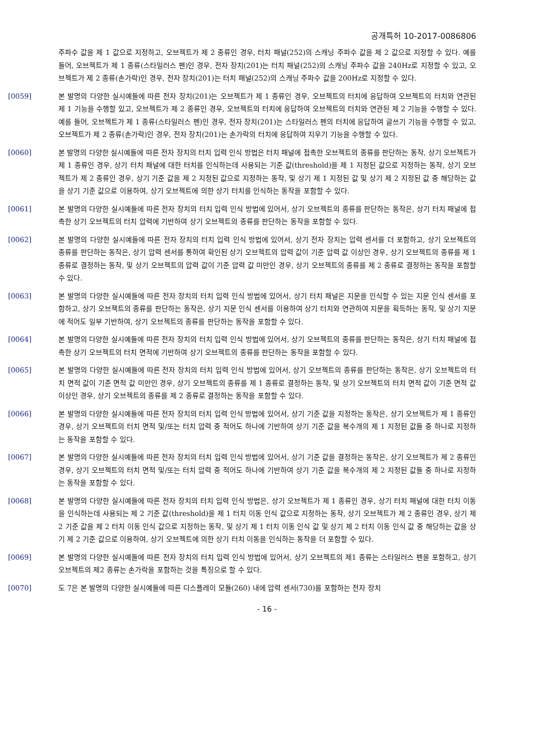공개특허 10-2017-0086806
주파수 값을 제 1 값으로 지정하고, 오브젝트가 제 2 종류인 경우, 터치 패널(252)의 스캐닝 주파수 값을 제 2 값으로 지정할 수 있다. 예를 들어, 오브젝트가 제 1 종류(스타일러스 펜)인 경우, 전자 장치(201)는 터치 패널(252)의 스캐닝 주파수 값을 240Hz로 지정할 수 있고, 오브젝트가 제 2 종류(손가락)인 경우, 전자 장치(201)는 터치 패널(252)의 스캐닝 주파수 값을 200Hz로 지정할 수 있다.
[0059] 본 발명의 다양한 실시예들에 따른 전자 장치(201)는 오브젝트가 제 1 종류인 경우, 오브젝트의 터치에 응답하여 오브젝트의 터치와 연관된 제 1 기능을 수행할 있고, 오브젝트가 제 2 종류인 경우, 오브젝트의 터치에 응답하여 오브젝트의 터치와 연관된 제 2 기능을 수행할 수 있다. 예를 들어, 오브젝트가 제 1 종류(스타일러스 펜)인 경우, 전자 장치(201)는 스타일러스 펜의 터치에 응답하여 글쓰기 기능을 수행할 수 있고, 오브젝트가 제 2 종류(손가락)인 경우, 전자 장치(201)는 손가락의 터치에 응답하여 지우기 기능을 수행할 수 있다.
[0060] 본 발명의 다양한 실시예들에 따른 전자 장치의 터치 입력 인식 방법은 터치 패널에 접촉한 오브젝트의 종류를 판단하는 동작, 상기 오브젝트가 제 1 종류인 경우, 상기 터치 패널에 대한 터치를 인식하는데 사용되는 기준 값(threshold)을 제 1 지정된 값으로 지정하는 동작, 상기 오브젝트가 제 2 종류인 경우, 상기 기준 값을 제 2 지정된 값으로 지정하는 동작, 및 상기 제 1 지정된 값 및 상기 제 2 지정된 값 중 해당하는 값을 상기 기준 값으로 이용하여, 상기 오브젝트에 의한 상기 터치를 인식하는 동작을 포함할 수 있다.
[0061] 본 발명의 다양한 실시예들에 따른 전자 장치의 터치 입력 인식 방법에 있어서, 상기 오브젝트의 종류를 판단하는 동작은, 상기 터치 패널에 접촉한 상기 오브젝트의 터치 압력에 기반하여 상기 오브젝트의 종류를 판단하는 동작을 포함할 수 있다.
[0062] 본 발명의 다양한 실시예들에 따른 전자 장치의 터치 입력 인식 방법에 있어서, 상기 전자 장치는 압력 센서를 더 포함하고, 상기 오브젝트의 종류를 판단하는 동작은, 상기 압력 센서를 통하여 확인된 상기 오브젝트의 압력 값이 기준 압력 값 이상인 경우, 상기 오브젝트의 종류를 제 1 종류로 결정하는 동작, 및 상기 오브젝트의 압력 값이 기준 압력 값 미만인 경우, 상기 오브젝트의 종류를 제 2 종류로 결정하는 동작을 포함할 수 있다.
[0063] 본 발명의 다양한 실시예들에 따른 전자 장치의 터치 입력 인식 방법에 있어서, 상기 터치 패널은 지문을 인식할 수 있는 지문 인식 센서를 포함하고, 상기 오브젝트의 종류를 판단하는 동작은, 상기 지문 인식 센서를 이용하여 상기 터치와 연관하여 지문을 획득하는 동작, 및 상기 지문에 적어도 일부 기반하여, 상기 오브젝트의 종류를 판단하는 동작을 포함할 수 있다.
[0064] 본 발명의 다양한 실시예들에 따른 전자 장치의 터치 입력 인식 방법에 있어서, 상기 오브젝트의 종류를 판단하는 동작은, 상기 터치 패널에 접촉한 상기 오브젝트의 터치 면적에 기반하여 상기 오브젝트의 종류를 판단하는 동작을 포함할 수 있다.
[0065] 본 발명의 다양한 실시예들에 따른 전자 장치의 터치 입력 인식 방법에 있어서, 상기 오브젝트의 종류를 판단하는 동작은, 상기 오브젝트의 터치 면적 값이 기준 면적 값 미만인 경우, 상기 오브젝트의 종류를 제 1 종류로 결정하는 동작, 및 상기 오브젝트의 터치 면적 값이 기준 면적 값 이상인 경우, 상기 오브젝트의 종류를 제 2 종류로 결정하는 동작을 포함할 수 있다.
[0066] 본 발명의 다양한 실시예들에 따른 전자 장치의 터치 입력 인식 방법에 있어서, 상기 기준 값을 지정하는 동작은, 상기 오브젝트가 제 1 종류인 경우, 상기 오브젝트의 터치 면적 및/또는 터치 압력 중 적어도 하나에 기반하여 상기 기준 값을 복수개의 제 1 지정된 값들 중 하나로 지정하는 동작을 포함할 수 있다.
[0067] 본 발명의 다양한 실시예들에 따른 전자 장치의 터치 입력 인식 방법에 있어서, 상기 기준 값을 결정하는 동작은, 상기 오브젝트가 제 2 종류인 경우, 상기 오브젝트의 터치 면적 및/또는 터치 압력 중 적어도 하나에 기반하여 상기 기준 값을 복수개의 제 2 지정된 값들 중 하나로 지정하는 동작을 포함할 수 있다.
[0068] 본 발명의 다양한 실시예들에 따른 전자 장치의 터치 입력 인식 방법은, 상기 오브젝트가 제 1 종류인 경우, 상기 터치 패널에 대한 터치 이동을 인식하는데 사용되는 제 2 기준 값(threshold)을 제 1 터치 이동 인식 값으로 지정하는 동작, 상기 오브젝트가 제 2 종류인 경우, 상기 제 2 기준 값을 제 2 터치 이동 인식 값으로 지정하는 동작, 및 상기 제 1 터치 이동 인식 값 및 상기 제 2 터치 이동 인식 값 중 해당하는 값을 상기 제 2 기준 값으로 이용하여, 상기 오브젝트에 의한 상기 터치 이동을 인식하는 동작을 더 포함할 수 있다.
[0069] 본 발명의 다양한 실시예들에 따른 전자 장치의 터치 입력 인식 방법에 있어서, 상기 오브젝트의 제1 종류는 스타일러스 펜을 포함하고, 상기 오브젝트의 제2 종류는 손가락을 포함하는 것을 특징으로 할 수 있다.
[0070] 도 7은 본 발명의 다양한 실시예들에 따른 디스플레이 모듈(260) 내에 압력 센서(730)를 포함하는 전자 장치
- 16 -